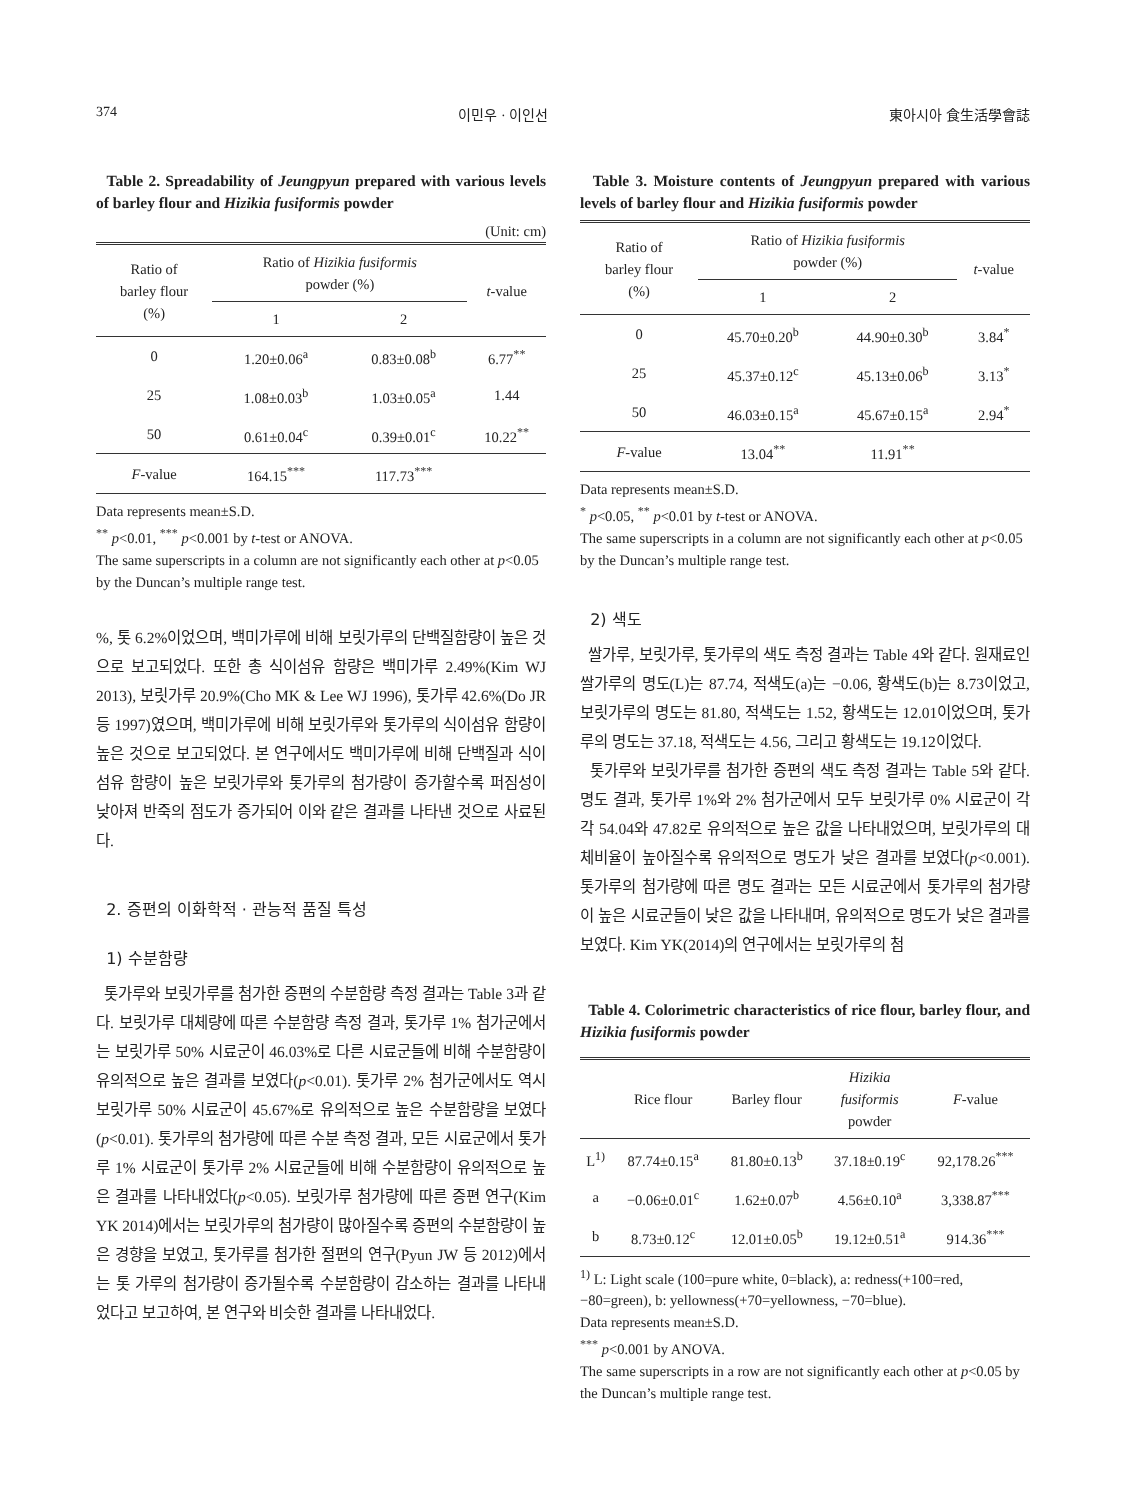374 이민우 · 이인선 東아시아 食生活學會誌
Table 2. Spreadability of Jeungpyun prepared with various levels of barley flour and Hizikia fusiformis powder
(Unit: cm)
| Ratio of barley flour (%) | Ratio of Hizikia fusiformis powder (%) | | t -value |
| --- | --- | --- | --- |
| | 1 | 2 | |
| 0 | 1.20±0.06<sup>a</sup> | 0.83±0.08<sup>b</sup> | 6.77<sup>**</sup> |
| 25 | 1.08±0.03<sup>b</sup> | 1.03±0.05<sup>a</sup> | 1.44 |
| 50 | 0.61±0.04<sup>c</sup> | 0.39±0.01<sup>c</sup> | 10.22<sup>**</sup> |
| F -value | 164.15<sup>***</sup> | 117.73<sup>***</sup> | |
Data represents mean±S.D.
<sup>**</sup> p<0.01, <sup>***</sup> p<0.001 by t-test or ANOVA.
The same superscripts in a column are not significantly each other at p<0.05 by the Duncan’s multiple range test.
%, 톳 6.2%이었으며, 백미가루에 비해 보릿가루의 단백질함량이 높은 것으로 보고되었다. 또한 총 식이섬유 함량은 백미가루 2.49%(Kim WJ 2013), 보릿가루 20.9%(Cho MK & Lee WJ 1996), 톳가루 42.6%(Do JR 등 1997)였으며, 백미가루에 비해 보릿가루와 톳가루의 식이섬유 함량이 높은 것으로 보고되었다. 본 연구에서도 백미가루에 비해 단백질과 식이섬유 함량이 높은 보릿가루와 톳가루의 첨가량이 증가할수록 퍼짐성이 낮아져 반죽의 점도가 증가되어 이와 같은 결과를 나타낸 것으로 사료된다.
2. 증편의 이화학적 · 관능적 품질 특성
1) 수분함량
톳가루와 보릿가루를 첨가한 증편의 수분함량 측정 결과는 Table 3과 같다. 보릿가루 대체량에 따른 수분함량 측정 결과, 톳가루 1% 첨가군에서는 보릿가루 50% 시료군이 46.03%로 다른 시료군들에 비해 수분함량이 유의적으로 높은 결과를 보였다(p<0.01). 톳가루 2% 첨가군에서도 역시 보릿가루 50% 시료군이 45.67%로 유의적으로 높은 수분함량을 보였다(p<0.01). 톳가루의 첨가량에 따른 수분 측정 결과, 모든 시료군에서 톳가루 1% 시료군이 톳가루 2% 시료군들에 비해 수분함량이 유의적으로 높은 결과를 나타내었다(p<0.05). 보릿가루 첨가량에 따른 증편 연구(Kim YK 2014)에서는 보릿가루의 첨가량이 많아질수록 증편의 수분함량이 높은 경향을 보였고, 톳가루를 첨가한 절편의 연구(Pyun JW 등 2012)에서는 톳 가루의 첨가량이 증가될수록 수분함량이 감소하는 결과를 나타내었다고 보고하여, 본 연구와 비슷한 결과를 나타내었다.
Table 3. Moisture contents of Jeungpyun prepared with various levels of barley flour and Hizikia fusiformis powder
| Ratio of barley flour (%) | Ratio of Hizikia fusiformis powder (%) | | t -value |
| --- | --- | --- | --- |
| | 1 | 2 | |
| 0 | 45.70±0.20<sup>b</sup> | 44.90±0.30<sup>b</sup> | 3.84<sup>*</sup> |
| 25 | 45.37±0.12<sup>c</sup> | 45.13±0.06<sup>b</sup> | 3.13<sup>*</sup> |
| 50 | 46.03±0.15<sup>a</sup> | 45.67±0.15<sup>a</sup> | 2.94<sup>*</sup> |
| F -value | 13.04<sup>**</sup> | 11.91<sup>**</sup> | |
Data represents mean±S.D.
<sup>*</sup> p<0.05, <sup>**</sup> p<0.01 by t-test or ANOVA.
The same superscripts in a column are not significantly each other at p<0.05 by the Duncan’s multiple range test.
2) 색도
쌀가루, 보릿가루, 톳가루의 색도 측정 결과는 Table 4와 같다. 원재료인 쌀가루의 명도(L)는 87.74, 적색도(a)는 −0.06, 황색도(b)는 8.73이었고, 보릿가루의 명도는 81.80, 적색도는 1.52, 황색도는 12.01이었으며, 톳가루의 명도는 37.18, 적색도는 4.56, 그리고 황색도는 19.12이었다.
톳가루와 보릿가루를 첨가한 증편의 색도 측정 결과는 Table 5와 같다. 명도 결과, 톳가루 1%와 2% 첨가군에서 모두 보릿가루 0% 시료군이 각각 54.04와 47.82로 유의적으로 높은 값을 나타내었으며, 보릿가루의 대체비율이 높아질수록 유의적으로 명도가 낮은 결과를 보였다(p<0.001). 톳가루의 첨가량에 따른 명도 결과는 모든 시료군에서 톳가루의 첨가량이 높은 시료군들이 낮은 값을 나타내며, 유의적으로 명도가 낮은 결과를 보였다. Kim YK(2014)의 연구에서는 보릿가루의 첨
Table 4. Colorimetric characteristics of rice flour, barley flour, and Hizikia fusiformis powder
| | Rice flour | Barley flour | Hizikia fusiformis powder | F -value |
| --- | --- | --- | --- | --- |
| L<sup>1)</sup> | 87.74±0.15<sup>a</sup> | 81.80±0.13<sup>b</sup> | 37.18±0.19<sup>c</sup> | 92,178.26<sup>***</sup> |
| a | −0.06±0.01<sup>c</sup> | 1.62±0.07<sup>b</sup> | 4.56±0.10<sup>a</sup> | 3,338.87<sup>***</sup> |
| b | 8.73±0.12<sup>c</sup> | 12.01±0.05<sup>b</sup> | 19.12±0.51<sup>a</sup> | 914.36<sup>***</sup> |
<sup>1)</sup> L: Light scale (100=pure white, 0=black), a: redness(+100=red, −80=green), b: yellowness(+70=yellowness, −70=blue).
Data represents mean±S.D.
<sup>***</sup> p<0.001 by ANOVA.
The same superscripts in a row are not significantly each other at p<0.05 by the Duncan’s multiple range test.